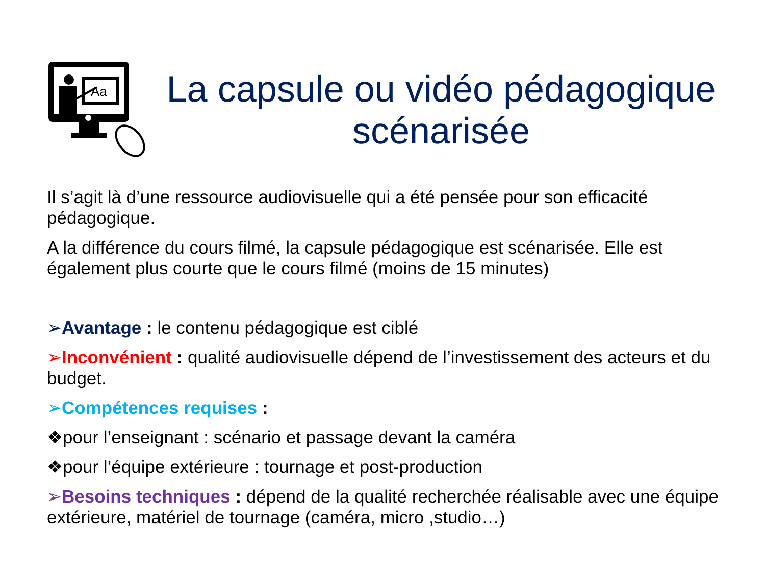Aa
La capsule ou vidéo pédagogique scénarisée
Il s’agit là d’une ressource audiovisuelle qui a été pensée pour son efficacité pédagogique.
A la différence du cours filmé, la capsule pédagogique est scénarisée. Elle est également plus courte que le cours filmé (moins de 15 minutes)
➢Avantage : le contenu pédagogique est ciblé
➢Inconvénient : qualité audiovisuelle dépend de l’investissement des acteurs et du budget.
➢Compétences requises :
❖pour l’enseignant : scénario et passage devant la caméra
❖pour l’équipe extérieure : tournage et post-production
➢Besoins techniques : dépend de la qualité recherchée réalisable avec une équipe extérieure, matériel de tournage (caméra, micro ,studio…)